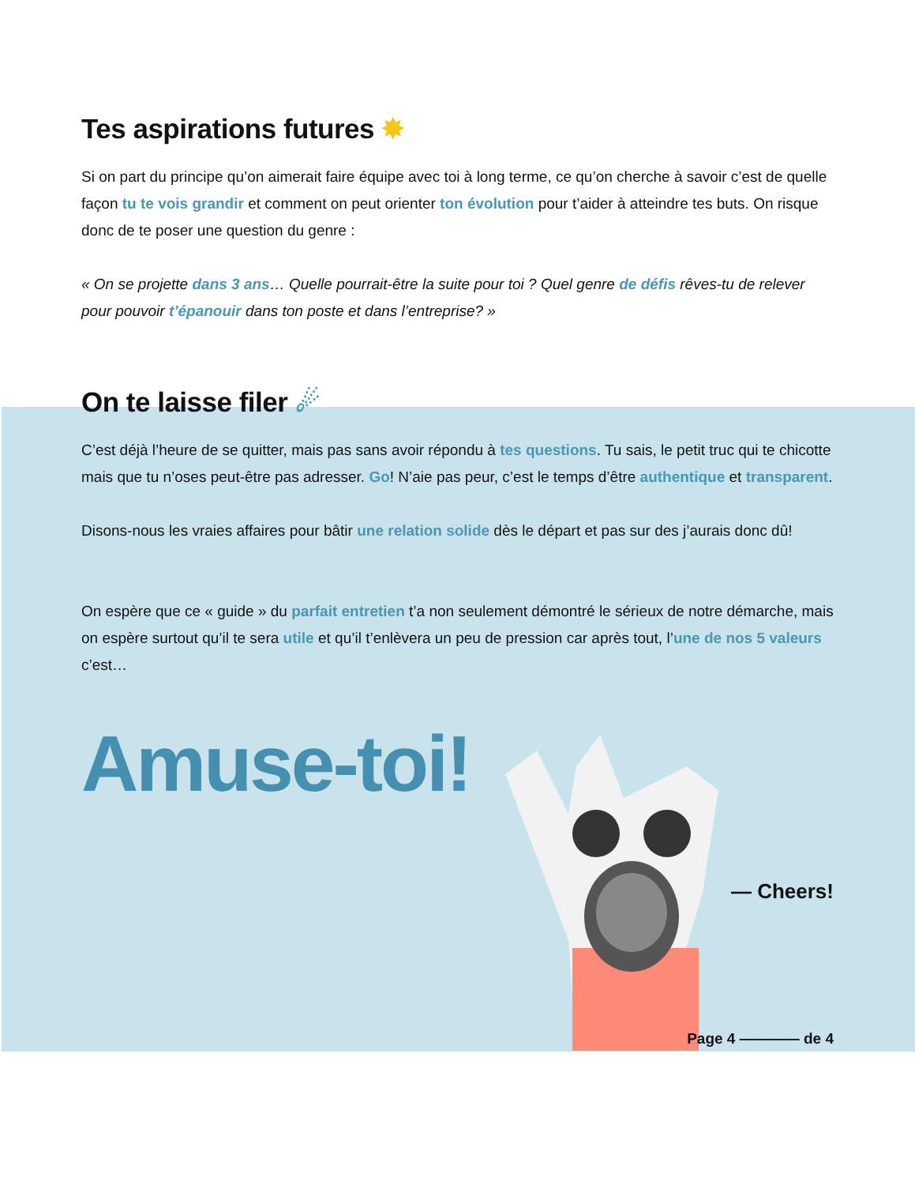Tes aspirations futures ✸
Si on part du principe qu’on aimerait faire équipe avec toi à long terme, ce qu’on cherche à savoir c’est de quelle façon tu te vois grandir et comment on peut orienter ton évolution pour t’aider à atteindre tes buts. On risque donc de te poser une question du genre :
« On se projette dans 3 ans… Quelle pourrait-être la suite pour toi ? Quel genre de défis rêves-tu de relever pour pouvoir t’épanouir dans ton poste et dans l’entreprise? »
On te laisse filer ☄
C’est déjà l’heure de se quitter, mais pas sans avoir répondu à tes questions. Tu sais, le petit truc qui te chicotte mais que tu n’oses peut-être pas adresser. Go! N’aie pas peur, c’est le temps d’être authentique et transparent.
Disons-nous les vraies affaires pour bâtir une relation solide dès le départ et pas sur des j’aurais donc dû!
On espère que ce « guide » du parfait entretien t’a non seulement démontré le sérieux de notre démarche, mais on espère surtout qu’il te sera utile et qu’il t’enlèvera un peu de pression car après tout, l’une de nos 5 valeurs c’est…
Amuse-toi!
— Cheers!
Page 4 ———— de 4